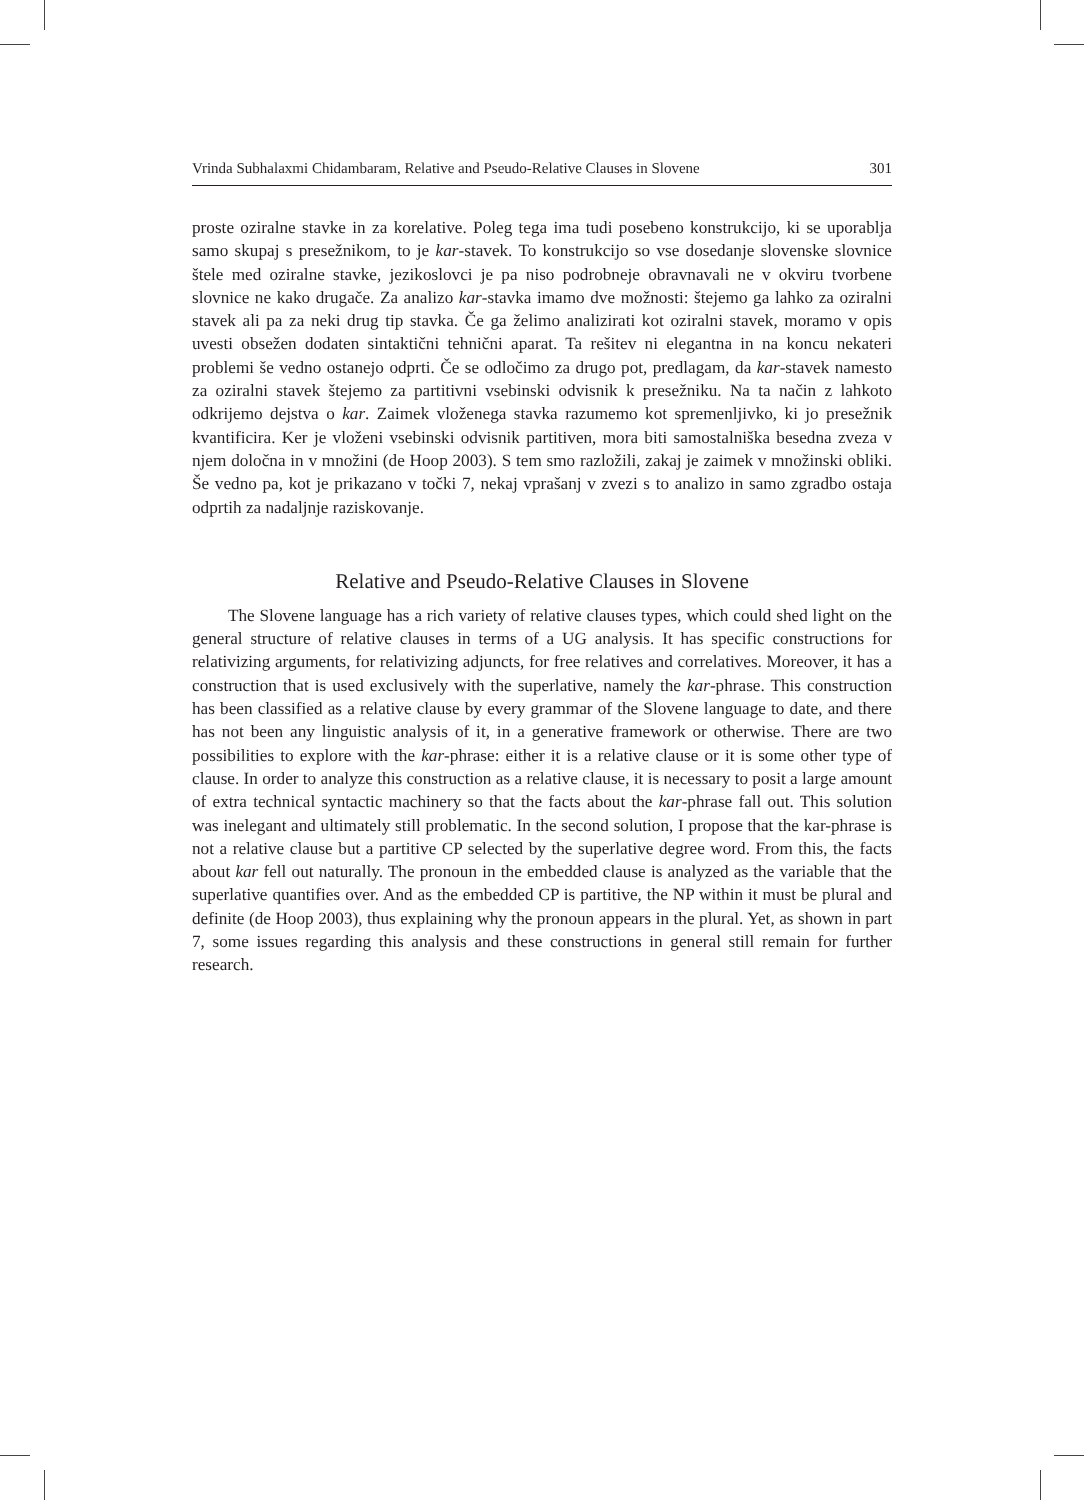Vrinda Subhalaxmi Chidambaram, Relative and Pseudo-Relative Clauses in Slovene 301
proste oziralne stavke in za korelative. Poleg tega ima tudi posebeno konstrukcijo, ki se uporablja samo skupaj s presežnikom, to je kar-stavek. To konstrukcijo so vse dosedanje slovenske slovnice štele med oziralne stavke, jezikoslovci je pa niso podrobneje obravnavali ne v okviru tvorbene slovnice ne kako drugače. Za analizo kar-stavka imamo dve možnosti: štejemo ga lahko za oziralni stavek ali pa za neki drug tip stavka. Če ga želimo analizirati kot oziralni stavek, moramo v opis uvesti obsežen dodaten sintaktični tehnični aparat. Ta rešitev ni elegantna in na koncu nekateri problemi še vedno ostanejo odprti. Če se odločimo za drugo pot, predlagam, da kar-stavek namesto za oziralni stavek štejemo za partitivni vsebinski odvisnik k presežniku. Na ta način z lahkoto odkrijemo dejstva o kar. Zaimek vloženega stavka razumemo kot spremenljivko, ki jo presežnik kvantificira. Ker je vloženi vsebinski odvisnik partitiven, mora biti samostalniška besedna zveza v njem določna in v množini (de Hoop 2003). S tem smo razložili, zakaj je zaimek v množinski obliki. Še vedno pa, kot je prikazano v točki 7, nekaj vprašanj v zvezi s to analizo in samo zgradbo ostaja odprtih za nadaljnje raziskovanje.
Relative and Pseudo-Relative Clauses in Slovene
The Slovene language has a rich variety of relative clauses types, which could shed light on the general structure of relative clauses in terms of a UG analysis. It has specific constructions for relativizing arguments, for relativizing adjuncts, for free relatives and correlatives. Moreover, it has a construction that is used exclusively with the superlative, namely the kar-phrase. This construction has been classified as a relative clause by every grammar of the Slovene language to date, and there has not been any linguistic analysis of it, in a generative framework or otherwise. There are two possibilities to explore with the kar-phrase: either it is a relative clause or it is some other type of clause. In order to analyze this construction as a relative clause, it is necessary to posit a large amount of extra technical syntactic machinery so that the facts about the kar-phrase fall out. This solution was inelegant and ultimately still problematic. In the second solution, I propose that the kar-phrase is not a relative clause but a partitive CP selected by the superlative degree word. From this, the facts about kar fell out naturally. The pronoun in the embedded clause is analyzed as the variable that the superlative quantifies over. And as the embedded CP is partitive, the NP within it must be plural and definite (de Hoop 2003), thus explaining why the pronoun appears in the plural. Yet, as shown in part 7, some issues regarding this analysis and these constructions in general still remain for further research.